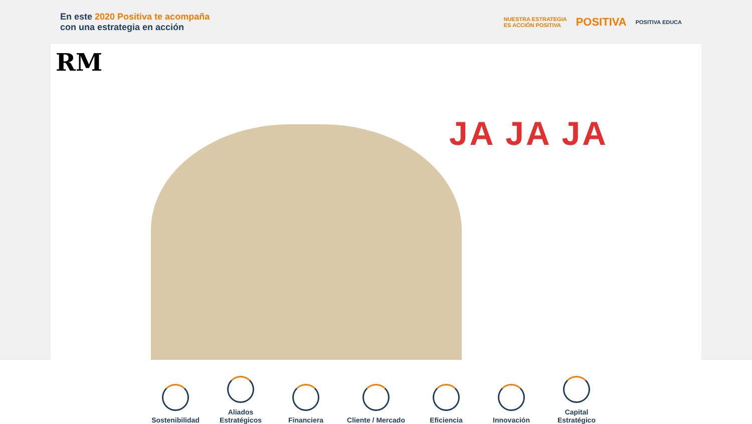En este 2020 Positiva te acompaña
con una estrategia en acción
NUESTRA ESTRATEGIA
ES ACCIÓN POSITIVA
POSITIVA
POSITIVA EDUCA
RM
JA JA JA
Sostenibilidad
Aliados Estratégicos
Financiera
Cliente / Mercado
Eficiencia
Innovación
Capital Estratégico